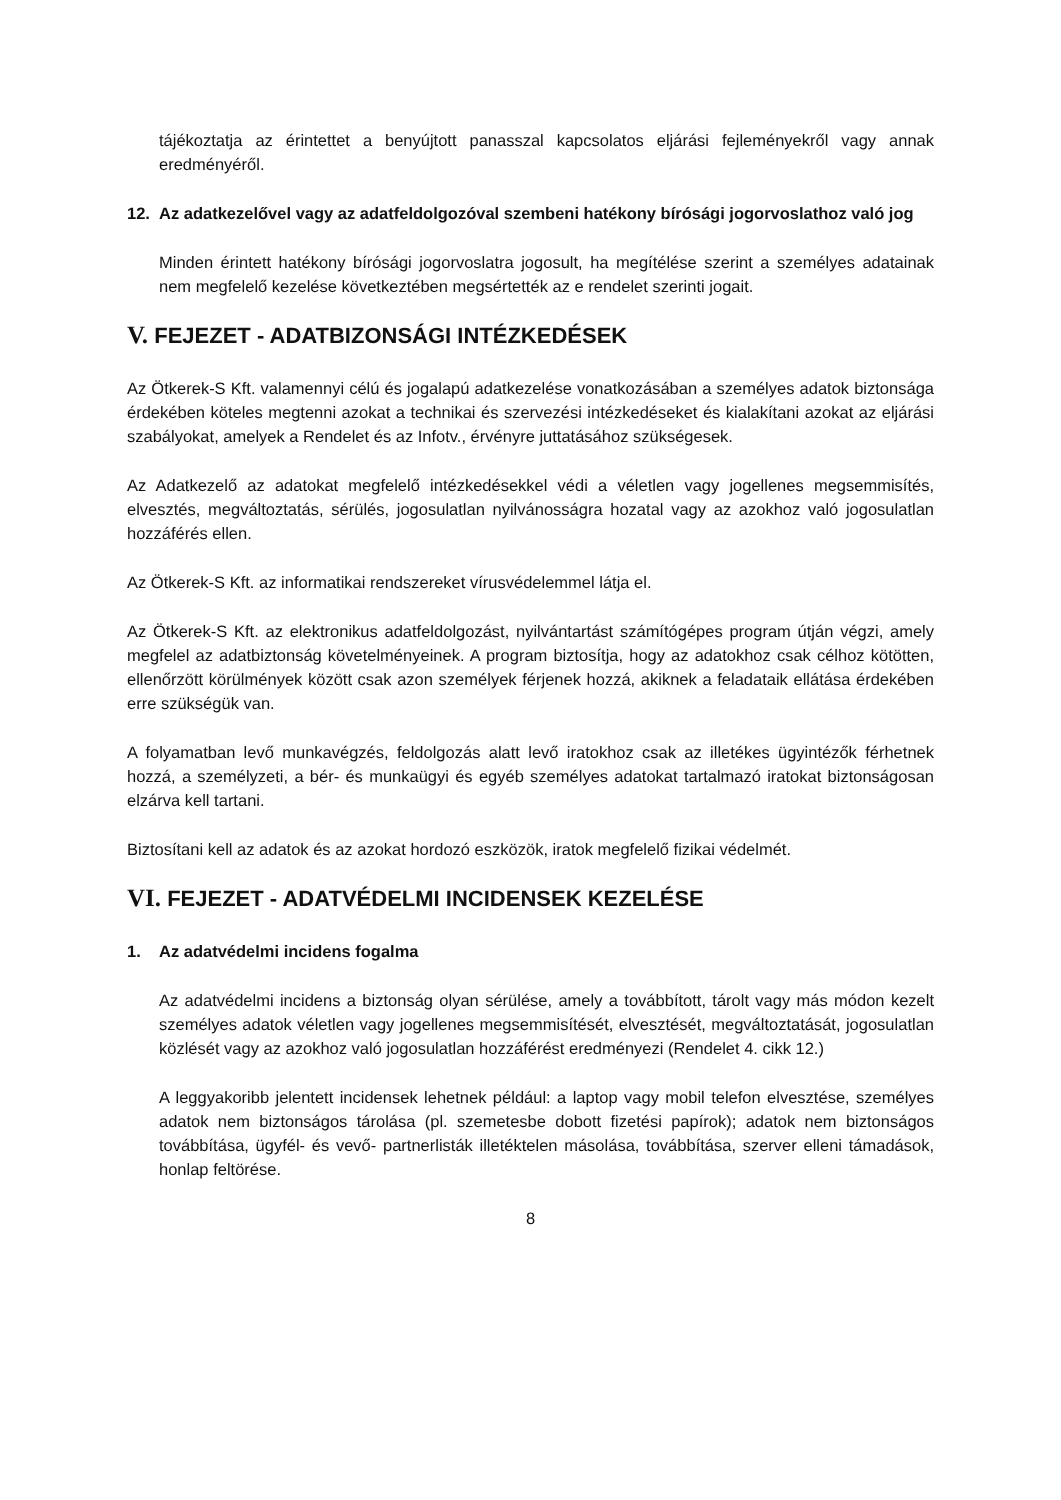tájékoztatja az érintettet a benyújtott panasszal kapcsolatos eljárási fejleményekről vagy annak eredményéről.
12. Az adatkezelővel vagy az adatfeldolgozóval szembeni hatékony bírósági jogorvoslathoz való jog
Minden érintett hatékony bírósági jogorvoslatra jogosult, ha megítélése szerint a személyes adatainak nem megfelelő kezelése következtében megsértették az e rendelet szerinti jogait.
V. FEJEZET - ADATBIZONSÁGI INTÉZKEDÉSEK
Az Ötkerek-S Kft. valamennyi célú és jogalapú adatkezelése vonatkozásában a személyes adatok biztonsága érdekében köteles megtenni azokat a technikai és szervezési intézkedéseket és kialakítani azokat az eljárási szabályokat, amelyek a Rendelet és az Infotv., érvényre juttatásához szükségesek.
Az Adatkezelő az adatokat megfelelő intézkedésekkel védi a véletlen vagy jogellenes megsemmisítés, elvesztés, megváltoztatás, sérülés, jogosulatlan nyilvánosságra hozatal vagy az azokhoz való jogosulatlan hozzáférés ellen.
Az Ötkerek-S Kft. az informatikai rendszereket vírusvédelemmel látja el.
Az Ötkerek-S Kft. az elektronikus adatfeldolgozást, nyilvántartást számítógépes program útján végzi, amely megfelel az adatbiztonság követelményeinek. A program biztosítja, hogy az adatokhoz csak célhoz kötötten, ellenőrzött körülmények között csak azon személyek férjenek hozzá, akiknek a feladataik ellátása érdekében erre szükségük van.
A folyamatban levő munkavégzés, feldolgozás alatt levő iratokhoz csak az illetékes ügyintézők férhetnek hozzá, a személyzeti, a bér- és munkaügyi és egyéb személyes adatokat tartalmazó iratokat biztonságosan elzárva kell tartani.
Biztosítani kell az adatok és az azokat hordozó eszközök, iratok megfelelő fizikai védelmét.
VI. FEJEZET - ADATVÉDELMI INCIDENSEK KEZELÉSE
1. Az adatvédelmi incidens fogalma
Az adatvédelmi incidens a biztonság olyan sérülése, amely a továbbított, tárolt vagy más módon kezelt személyes adatok véletlen vagy jogellenes megsemmisítését, elvesztését, megváltoztatását, jogosulatlan közlését vagy az azokhoz való jogosulatlan hozzáférést eredményezi (Rendelet 4. cikk 12.)
A leggyakoribb jelentett incidensek lehetnek például: a laptop vagy mobil telefon elvesztése, személyes adatok nem biztonságos tárolása (pl. szemetesbe dobott fizetési papírok); adatok nem biztonságos továbbítása, ügyfél- és vevő- partnerlisták illetéktelen másolása, továbbítása, szerver elleni támadások, honlap feltörése.
8